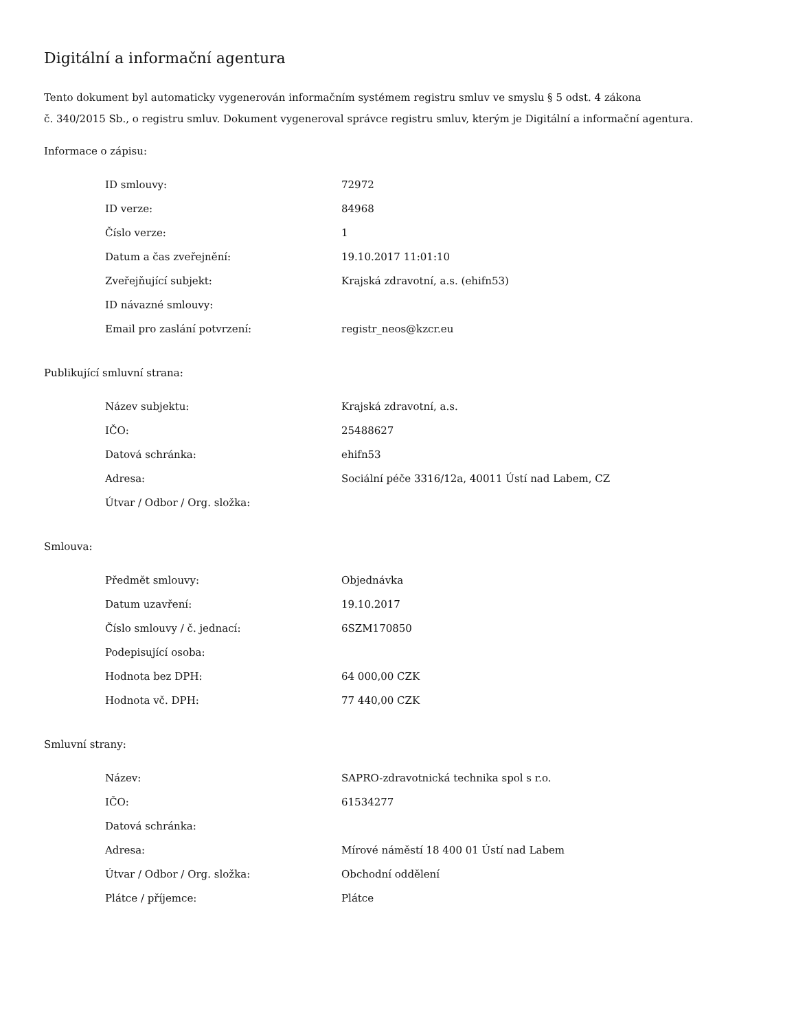Digitální a informační agentura
Tento dokument byl automaticky vygenerován informačním systémem registru smluv ve smyslu § 5 odst. 4 zákona
č. 340/2015 Sb., o registru smluv. Dokument vygeneroval správce registru smluv, kterým je Digitální a informační agentura.
Informace o zápisu:
| ID smlouvy: | 72972 |
| ID verze: | 84968 |
| Číslo verze: | 1 |
| Datum a čas zveřejnění: | 19.10.2017 11:01:10 |
| Zveřejňující subjekt: | Krajská zdravotní, a.s. (ehifn53) |
| ID návazné smlouvy: | |
| Email pro zaslání potvrzení: | registr_neos@kzcr.eu |
Publikující smluvní strana:
| Název subjektu: | Krajská zdravotní, a.s. |
| IČO: | 25488627 |
| Datová schránka: | ehifn53 |
| Adresa: | Sociální péče 3316/12a, 40011 Ústí nad Labem, CZ |
| Útvar / Odbor / Org. složka: | |
Smlouva:
| Předmět smlouvy: | Objednávka |
| Datum uzavření: | 19.10.2017 |
| Číslo smlouvy / č. jednací: | 6SZM170850 |
| Podepisující osoba: | |
| Hodnota bez DPH: | 64 000,00 CZK |
| Hodnota vč. DPH: | 77 440,00 CZK |
Smluvní strany:
| Název: | SAPRO-zdravotnická technika spol s r.o. |
| IČO: | 61534277 |
| Datová schránka: | |
| Adresa: | Mírové náměstí 18 400 01 Ústí nad Labem |
| Útvar / Odbor / Org. složka: | Obchodní oddělení |
| Plátce / příjemce: | Plátce |